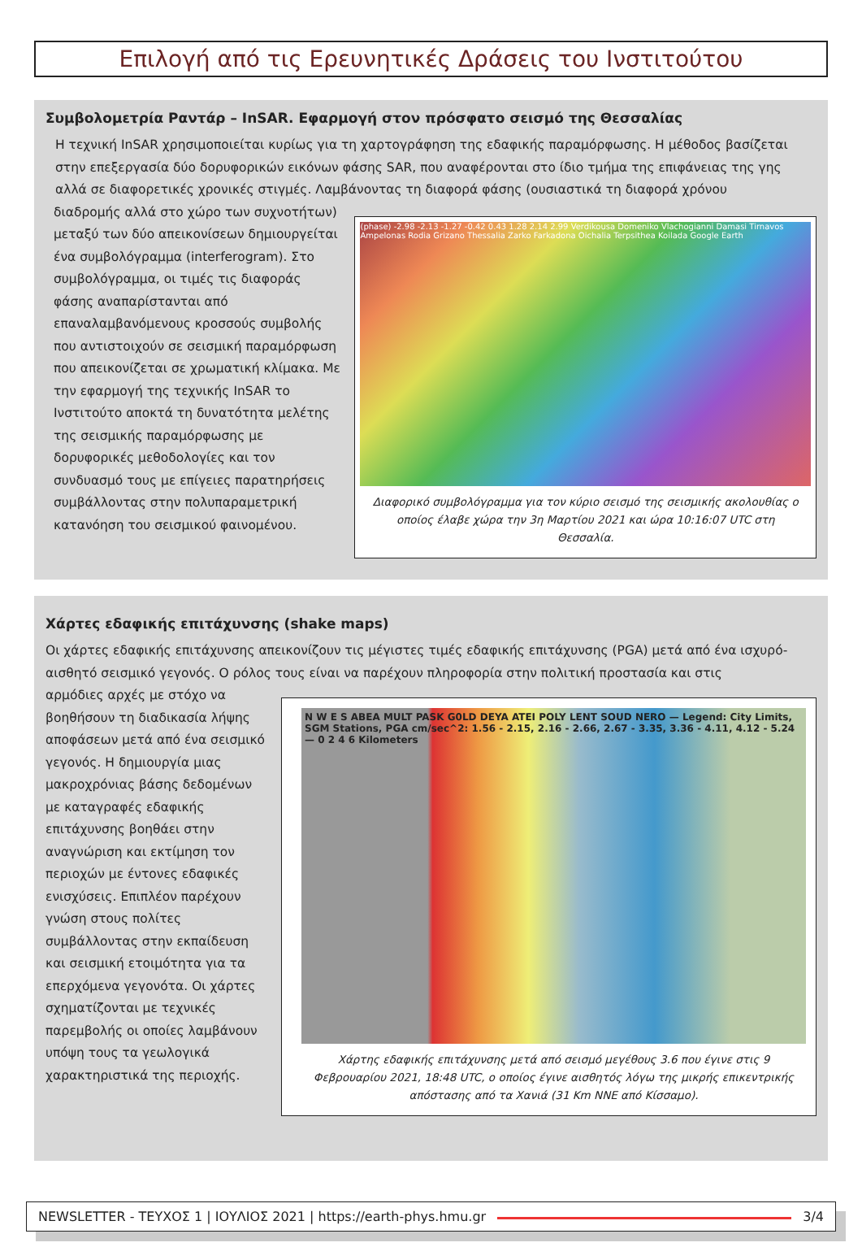Επιλογή από τις Ερευνητικές Δράσεις του Ινστιτούτου
Συμβολομετρία Ραντάρ – InSAR. Εφαρμογή στον πρόσφατο σεισμό της Θεσσαλίας
Η τεχνική InSAR χρησιμοποιείται κυρίως για τη χαρτογράφηση της εδαφικής παραμόρφωσης. Η μέθοδος βασίζεται στην επεξεργασία δύο δορυφορικών εικόνων φάσης SAR, που αναφέρονται στο ίδιο τμήμα της επιφάνειας της γης αλλά σε διαφορετικές χρονικές στιγμές. Λαμβάνοντας τη διαφορά φάσης (ουσιαστικά τη διαφορά χρόνου
διαδρομής αλλά στο χώρο των συχνοτήτων) μεταξύ των δύο απεικονίσεων δημιουργείται ένα συμβολόγραμμα (interferogram). Στο συμβολόγραμμα, οι τιμές τις διαφοράς φάσης αναπαρίστανται από επαναλαμβανόμενους κροσσούς συμβολής που αντιστοιχούν σε σεισμική παραμόρφωση που απεικονίζεται σε χρωματική κλίμακα. Με την εφαρμογή της τεχνικής InSAR το Ινστιτούτο αποκτά τη δυνατότητα μελέτης της σεισμικής παραμόρφωσης με δορυφορικές μεθοδολογίες και τον συνδυασμό τους με επίγειες παρατηρήσεις συμβάλλοντας στην πολυπαραμετρική κατανόηση του σεισμικού φαινομένου.
(phase) -2.98 -2.13 -1.27 -0.42 0.43 1.28 2.14 2.99 Verdikousa Domeniko Vlachogianni Damasi Tirnavos Ampelonas Rodia Grizano Thessalia Zarko Farkadona Oichalia Terpsithea Koilada Google Earth
Διαφορικό συμβολόγραμμα για τον κύριο σεισμό της σεισμικής ακολουθίας ο οποίος έλαβε χώρα την 3η Μαρτίου 2021 και ώρα 10:16:07 UTC στη Θεσσαλία.
Χάρτες εδαφικής επιτάχυνσης (shake maps)
Οι χάρτες εδαφικής επιτάχυνσης απεικονίζουν τις μέγιστες τιμές εδαφικής επιτάχυνσης (PGA) μετά από ένα ισχυρό-αισθητό σεισμικό γεγονός. Ο ρόλος τους είναι να παρέχουν πληροφορία στην πολιτική προστασία και στις
αρμόδιες αρχές με στόχο να βοηθήσουν τη διαδικασία λήψης αποφάσεων μετά από ένα σεισμικό γεγονός. Η δημιουργία μιας μακροχρόνιας βάσης δεδομένων με καταγραφές εδαφικής επιτάχυνσης βοηθάει στην αναγνώριση και εκτίμηση τον περιοχών με έντονες εδαφικές ενισχύσεις. Επιπλέον παρέχουν γνώση στους πολίτες συμβάλλοντας στην εκπαίδευση και σεισμική ετοιμότητα για τα επερχόμενα γεγονότα. Οι χάρτες σχηματίζονται με τεχνικές παρεμβολής οι οποίες λαμβάνουν υπόψη τους τα γεωλογικά χαρακτηριστικά της περιοχής.
N W E S ABEA MULT PASK G0LD DEYA ATEI POLY LENT SOUD NERO — Legend: City Limits, SGM Stations, PGA cm/sec^2: 1.56 - 2.15, 2.16 - 2.66, 2.67 - 3.35, 3.36 - 4.11, 4.12 - 5.24 — 0 2 4 6 Kilometers
Χάρτης εδαφικής επιτάχυνσης μετά από σεισμό μεγέθους 3.6 που έγινε στις 9 Φεβρουαρίου 2021, 18:48 UTC, ο οποίος έγινε αισθητός λόγω της μικρής επικεντρικής απόστασης από τα Χανιά (31 Km NNE από Κίσσαμο).
NEWSLETTER - ΤΕΥΧΟΣ 1 | ΙΟΥΛΙΟΣ 2021 | https://earth-phys.hmu.gr 3/4